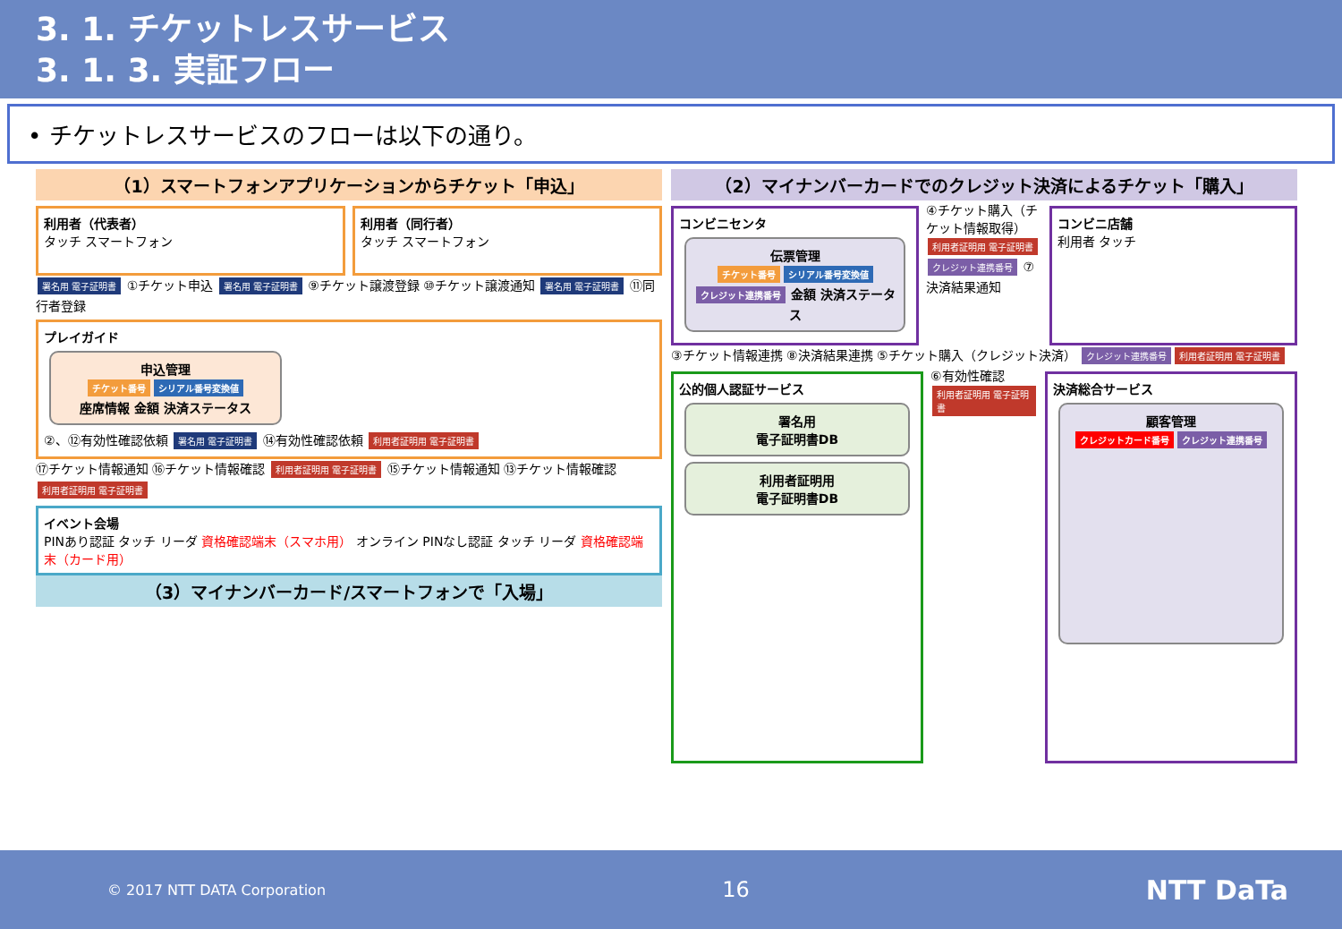3. 1. チケットレスサービス
3. 1. 3. 実証フロー
• チケットレスサービスのフローは以下の通り。
（1）スマートフォンアプリケーションからチケット「申込」
利用者（代表者）
タッチ スマートフォン
利用者（同行者）
タッチ スマートフォン
署名用 電子証明書 ①チケット申込 署名用 電子証明書 ⑨チケット譲渡登録 ⑩チケット譲渡通知 署名用 電子証明書 ⑪同行者登録
プレイガイド
申込管理
チケット番号 シリアル番号変換値
座席情報 金額 決済ステータス
②、⑫有効性確認依頼 署名用 電子証明書 ⑭有効性確認依頼 利用者証明用 電子証明書
⑰チケット情報通知 ⑯チケット情報確認 利用者証明用 電子証明書 ⑮チケット情報通知 ⑬チケット情報確認 利用者証明用 電子証明書
イベント会場
PINあり認証 タッチ リーダ 資格確認端末（スマホ用） オンライン PINなし認証 タッチ リーダ 資格確認端末（カード用）
（3）マイナンバーカード/スマートフォンで「入場」
（2）マイナンバーカードでのクレジット決済によるチケット「購入」
コンビニセンタ
伝票管理
チケット番号 シリアル番号変換値 クレジット連携番号 金額 決済ステータス
④チケット購入（チケット情報取得） 利用者証明用 電子証明書 クレジット連携番号 ⑦決済結果通知
コンビニ店舗
利用者 タッチ
③チケット情報連携 ⑧決済結果連携 ⑤チケット購入（クレジット決済） クレジット連携番号 利用者証明用 電子証明書
公的個人認証サービス
署名用
電子証明書DB
利用者証明用
電子証明書DB
⑥有効性確認 利用者証明用 電子証明書
決済総合サービス
顧客管理
クレジットカード番号 クレジット連携番号
© 2017 NTT DATA Corporation 16 NTT DaTa